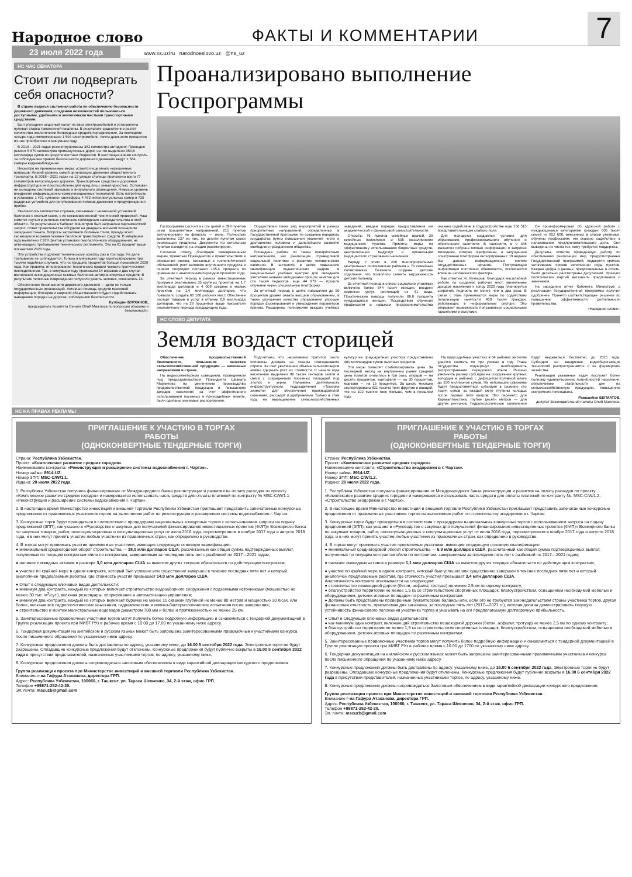Народное слово
ФАКТЫ И КОММЕНТАРИИ
7
23 июля 2022 года www.xs.uz/ru narodnoeslovo.uz @ns_uz
НС ЧАС СЕНАТОРА
Стоит ли подвергать себя опасности?
В стране ведется системная работа по обеспечению безопасности дорожного движения, созданию возможностей пользоваться доступными, удобными и экологически чистыми транспортными средствами.
Был упразднен акцизный налог на ввоз электромобилей и установлена нулевая ставка таможенной пошлины. В результате существенно растет количество экологически безвредных средств передвижения. За последние четыре года импортировано 1 594 электромобиля, почти девяносто процентов из них приобретено в минувшем году.
В 2018—2021 годах реконструированы 382 километра автодорог. Проведен ремонт 5 670 километров промежуточных дорог, на что выделено 950,8 миллиарда сумов из средств местных бюджетов. В настоящее время контроль за соблюдением правил безопасности дорожного движения ведут 1 584 камеры видеонаблюдения.
Несмотря на принимаемые меры, остается еще много нерешенных вопросов. Низкий уровень самой организации движения общественного транспорта. В 2018—2021 годах на 12 улицах столицы проложено всего 77 километров велосипедных дорожек. Транспортные средства и дорожная инфраструктура не приспособлены для нужд лиц с инвалидностью. Остановки не оснащены системой звукового и визуального оповещения. Невысок уровень внедрения информационно-коммуникационных технологий. Есть потребность в установке 1 491 «умного» светофора, 4 473 интеллектуальных камер и 720 радарных устройств для регулирования потоков движения и предупреждения пробок.
Увеличилось количество случаев, связанных с незаконной установкой баллонов с сжатым газом, с их несвоевременной технической проверкой. Наш комитет изучил в регионах состояние соблюдения законодательства в этой области. По результатам в Кабинет Министров был направлен парламентский запрос. Ответ правительства обсудили на двадцать восьмом пленарном заседании Сената. Вопросы затрагивали болевые точки, прежде всего касающиеся взрывов газовых баллонов транспортных средств. В минувшем году выявлено 2 928 фактов установки газобаллонного оборудования, не отвечающего требованиям технического регламента. Это на 61 процент выше показателя 2020 года.
Эти устройства подлежат техническому осмотру раз в три года. На деле требование не соблюдается. Только в минувшем году зарегистрировано три тысячи подобных случаев, что на тридцать процентов больше показателя 2020 года. Как правило, игнорирование технических правил чревато трагическими последствиями. Так, в минувшем году произошли 14 взрывов и два случая возгорания некондиционных газовых баллонов автотранспортных средств. В результате телесные повреждения получили девять человек, скончались 14.
Обеспечение безопасности дорожного движения — дело не только государственных организаций. Активная помощь средств массовой информации, блогеров и широкой общественности будет содействовать наведению порядка на дорогах, соблюдению безопасности.
Кутбидин БУРХАНОВ,
председатель Комитета Сената Олий Мажлиса по вопросам обороны и безопасности.
Проанализировано выполнение Госпрограммы
Госпрограмма состоит из ста целей и 398 пунктов семи приоритетных направлений. 215 пунктов запланировано на февраль — июнь. Полностью выполнены 137 из них, по десяти пунктам сроки реализации продлены. Документы по остальным пунктам находятся на стадии рассмотрения.
Согласно отчету, благодаря своевременным мерам, принятым Президентом и правительством в отношении рисков, связанных с геополитической обстановкой, рост валового внутреннего продукта в первом полугодии составил 105,4 процента по сравнению с аналогичным периодом прошлого года.
За отчетный период в рамках инвестиционных программ реализовано 35 крупных проектов на 1,7 миллиарда долларов и 4 009 средних и малых проектов на 1,4 миллиарда долларов, что позволило создать 60 100 рабочих мест. Обеспечен экспорт товаров и услуг в объеме 6,9 миллиарда долларов, что на 28 процентов выше показателя аналогичного периода предыдущего года.
Осуществлен также ряд мероприятий в рамках приоритетных направлений, определенных в Государственной программе по созданию народного государства путем повышения уважения чести и достоинства человека и дальнейшего развития свободного гражданского общества.
Проведена работа по таким приоритетным направлениям, как реализация справедливой социальной политики и развитие человеческого капитала. В частности, в целях повышения квалификации педагогических кадров в национальных учебных центрах для овладения учителями новыми методиками прошли занятия для ста тысяч педагогов, еще 44 979 — прошли обучение через специальную платформу.
За отчетный период в целях повышения до 50 процентов уровня охвата высшим образованием, а также улучшения качества образования упрощен порядок формирования и утверждения параметров приема. Расширены полномочия высших учебных заведений, введен порядок предоставления им академической и финансовой самостоятельности.
Открыты 76 пунктов семейных врачей, 20 семейных поликлиник и 505 махаллинских медицинских пунктов. Приняты меры по эффективному использованию бюджетных средств, централизации медуслуг и организации медицинского страхования населения.
Наряду с этим в 208 многопрофильных центральных поликлиниках районов и 70 семейных поликлиниках Ташкента созданы детские отделения, что позволило снизить загруженность детских больниц.
За отчетный период в списки социально уязвимых включено более 644 тысяч женщин, внедрен комплекс услуг, состоящий из 41 вида. Практическую помощь получили 68,6 процента нуждающихся женщин. Посредством обучения профессиям и навыкам предпринимательства оказано содействие в трудоустройстве еще 156 515 представительницам слабого пола.
Для молодежи создаются условия для образования, профессионального обучения и обеспечения занятости. В частности, в 9 348 махаллях собрана полная информация о запросах молодежи, которая оцифрована, а запущенная электронная платформа интегрирована с 19 видами баз данных информационных систем государственных органов. Поступающая информация постоянно обновляется, исключается влияние человеческого фактора.
Как отметил Ж. Кучкаров, благодаря масштабной работе по созданию рабочих мест, увеличению доходов населения к концу 2026 года планируется сократить бедность не менее чем в два раза. В связи с этим принимаются меры по содействию легализации занятости 450 тысяч граждан, работающих в неформальном секторе. Это открывает возможность пользоваться социальными гарантиями и льготами.
Он проинформировал об адресной работе с нуждающимися категориями граждан: 605 тысяч семей из 652 600, внесенных в списки уязвимых, обучены профессиям, им оказано содействие в налаживании предпринимательского дела. Они выведены из числа тех, кому требуется поддержка.
Депутаты, отметив проведенную работу по обеспечению реализации мер, предусмотренных Государственной программой, подвергли критике затягивание сроков исполнения ряда пунктов. Каждая цифра и данные, представленные в отчете, были детально рассмотрены депутатами. Фракции политических партий высказали предложения и замечания.
На заседании отчет Кабинета Министров о реализации Государственной программы получил одобрение. Принято соответствующее решение по повышению эффективности деятельности правительства.
«Народное слово».
НС СЛОВО ДЕПУТАТА
Земля воздаст сторицей
Обеспечение продовольственной безопасности, повышение качества сельскохозяйственной продукции — ключевые направления в стране.
На видеоселекторном совещании, проведенном под председательством Президента Шавката Мирзиёева по увеличению производства продовольственной продукции и повышению доходов населения за счет эффективного использования посевных и приусадебных земель, были сделаны значимые распоряжения.
Подсчитано, что населением тратится около половины доходов на товары повседневного спроса. За счет увеличения объема сельхозтоваров можно сдержать рост их стоимости. С начала года населению выделено 80 тысяч гектаров земли в связи с сокращением посевных площадей под хлопок и зерно. Налажена деятельность инфраструктурного подразделения «Томорка хизмати» для обеспечения производителей семенами, рассадой и удобрениями. Только в этом году на выращивание сельскохозяйственных культур на приусадебных участках предоставлено 400 миллиардов сумов льготных кредитов.
Эти меры позволят стабилизировать цены. За последний месяц на внутреннем рынке средняя цена томатов снизилась в три раза, огурцов — на десять процентов, картофеля — на 30 процентов, моркови — на 15 процентов. За шесть месяцев экспортирована 821 тысяча тонн фруктов и овощей, что на 102 тысячи тонн больше, чем в прошлом году.
На приусадебных участках в 64 районах жителям удается снимать по три урожая в год. Глава государства подчеркнул необходимость распространения передового опыта. Решено увеличить размер субсидии на сооружение крупных колодцев в районах с дефицитом поливной влаги до 150 миллионов сумов. На небольшие скважины будет предоставляться субсидия в размере сто тысяч сумов за каждый метр глубины колодца после первых пяти метров. Это параметр для Каракалпакстана, глубже десяти метров — для других регионов. Гидрогеологические заключения будут выдаваться бесплатно до 2025 года. Субсидии на внедрение водосберегающих технологий распространяются и на фермерские хозяйства.
Реализация указанных задач послужит более полному удовлетворению потребностей населения, обеспечению стабильности цен на сельскохозяйственную продукцию, повышению экспортного потенциала.
Равшанбек БЕГМАТОВ,
депутат Законодательной палаты Олий Мажлиса.
НС НА ПРАВАХ РЕКЛАМЫ
ПРИГЛАШЕНИЕ К УЧАСТИЮ В ТОРГАХ
РАБОТЫ
(ОДНОКОНВЕРТНЫЕ ТЕНДЕРНЫЕ ТОРГИ)
Страна: Республика Узбекистан.
Проект: «Комплексное развитие средних городов».
Наименование контракта: «Реконструкция и расширение системы водоснабжения г. Чартак».
Номер займа: 8914-UZ.
Номер ЗПП: MSC-C/W/1.1.
Издано: 20 июля 2022 года.
1. Республика Узбекистан получила финансирование от Международного банка реконструкции и развития на оплату расходов по проекту «Комплексное развитие средних городов» и намеревается использовать часть средств для оплаты платежей по контракту № MSC-C/W/1.1 «Реконструкция и расширение системы водоснабжения г. Чартак».
2. В настоящее время Министерство инвестиций и внешней торговли Республики Узбекистан приглашает представить запечатанные конкурсные предложения от правомочных участников торгов на выполнение работ по реконструкции и расширению системы водоснабжения г. Чартак.
3. Конкурсные торги будут проводиться в соответствии с процедурами национальных конкурсных торгов с использованием запроса на подачу предложений (ЗПП), как указано в «Руководстве о закупках для получателей финансирования инвестиционных проектов (ФИП)» Всемирного банка по закупкам товаров, работ, неконсультационных и консультационных услуг от июля 2016 года, пересмотренном в ноябре 2017 года и августе 2018 года, и в них могут принять участие любые участники из правомочных стран, как определено в руководстве.
4. В торгах могут принимать участие приемлемые участники, имеющие следующую основную квалификацию:
● минимальный среднегодовой оборот строительства — 18,0 млн долларов США, рассчитанный как общая сумма подтвержденных выплат, полученных по текущим контрактам и/или по контрактам, завершенным за последние пять лет с разбивкой по 2017—2021 годам;
● наличие ликвидных активов в размере 3,0 млн долларов США за вычетом других текущих обязательств по действующим контрактам;
● участие по крайней мере в одном контракте, который был успешно или существенно завершен в течение последних пяти лет и который аналогичен предлагаемым работам, где стоимость участия превышает 14,0 млн долларов США.
● Опыт в следующих ключевых видах деятельности:
● минимум два контракта, каждый из которых включает строительство водозаборного сооружения с подземными источниками (мощностью не менее 30 тыс. м<sup>3</sup>/сут.), включая резервуары, хлорирование и автоматизацию управления;
● минимум два контракта, каждый из которых включает бурение не менее 10 скважин глубиной не менее 80 метров и мощностью 30 л/сек. или более, включая все гидрогеологические изыскания, гидравлические и химико-бактериологические испытания после завершения;
● строительство и монтаж магистральных водоводов диаметром 700 мм и более и протяженностью не менее 25 км.
5. Заинтересованные правомочные участники торгов могут получить более подробную информацию и ознакомиться с тендерной документацией в Группе реализации проекта при МИВТ РУз в рабочее время с 10.00 до 17.00 по указанному ниже адресу.
6. Тендерная документация на английском и русском языках может быть запрошена заинтересованными правомочными участниками конкурса после письменного обращения по указанному ниже адресу.
7. Конкурсные предложения должны быть доставлены по адресу, указанному ниже, до 16.00 5 сентября 2022 года. Электронные торги не будут разрешены. Опоздавшие конкурсные предложения будут отклонены. Конкурсные предложения будут публично вскрыты в 16.00 5 сентября 2022 года в присутствии представителей, назначенных участниками торгов, по адресу, указанному ниже.
8. Конкурсные предложения должны сопровождаться залоговым обеспечением в виде гарантийной декларации конкурсного предложения.
Группа реализации проекта при Министерстве инвестиций и внешней торговли Республики Узбекистан.
Вниманию г-на Гафура Атаханова, директора ГРП.
Адрес: Республика Узбекистан, 100060, г. Ташкент, ул. Тараса Шевченко, 34, 2-й этаж, офис ГРП.
Телефон +99871-252-42-20.
Эл. почта: mscuzb@gmail.com
ПРИГЛАШЕНИЕ К УЧАСТИЮ В ТОРГАХ
РАБОТЫ
(ОДНОКОНВЕРТНЫЕ ТЕНДЕРНЫЕ ТОРГИ)
Страна: Республика Узбекистан.
Проект: «Комплексное развитие средних городов».
Наименование контракта: «Строительство экодорожки в г. Чартак».
Номер займа: 8914-UZ.
Номер ЗПП: MSC-C/W/1.2.
Издано: 20 июля 2022 года.
1. Республика Узбекистан получила финансирование от Международного банка реконструкции и развития на оплату расходов по проекту «Комплексное развитие средних городов» и намеревается использовать часть средств для оплаты платежей по контракту №. MSC-C/W/1.2. «Строительство экодорожки в г. Чартак».
2. В настоящее время Министерство инвестиций и внешней торговли Республики Узбекистан приглашает представить запечатанные конкурсные предложения от правомочных участников торгов на выполнение работ по строительству экодорожки в г. Чартак.
3. Конкурсные торги будут проводиться в соответствии с процедурами национальных конкурсных торгов с использованием запроса на подачу предложений (ЗПП), как указано в «Руководстве о закупках для получателей финансирования инвестиционных проектов (ФИП)» Всемирного банка по закупкам товаров, работ, неконсультационных и консультационных услуг от июля 2016 года, пересмотренном в ноябре 2017 года и августе 2018 года, и в них могут принять участие любые участники из правомочных стран, как определено в руководстве.
4. В торгах могут принимать участие приемлемые участники, имеющие следующую основную квалификацию:
● минимальный среднегодовой оборот строительства — 6,9 млн долларов США, рассчитанный как общая сумма подтвержденных выплат, полученных по текущим контрактам и/или по контрактам, завершенным за последние пять лет с разбивкой по 2017—2021 годам;
● наличие ликвидных активов в размере 1,1 млн долларов США за вычетом других текущих обязательств по действующим контрактам;
● участие по крайней мере в одном контракте, который был успешно или существенно завершен в течение последних пяти лет и который аналогичен предлагаемым работам, где стоимость участия превышает 3,4 млн долларов США.
Аналогичность контракта основывается на следующем:
● строительство пешеходной дороги (бетон, асфальт, тротуар) не менее 2,5 км по одному контракту;
● благоустройство территории не менее 1,5 га со строительством спортивных площадок, благоустройством, оснащением необходимой мебелью и оборудованием, детских игровых площадок по различным контрактам.
● Должны быть представлены проверенные бухгалтерские балансы или, если это не требуется законодательством страны участника торгов, другая финансовая отчетность, приемлемая для заказчика, за последние пять лет (2017—2021 гг.), которая должна демонстрировать текущую устойчивость финансового положения участника торгов и указывать на его предполагаемую долгосрочную прибыльность.
● Опыт в следующих ключевых видах деятельности:
● как минимум один контракт, включающий строительство пешеходной дорожки (бетон, асфальт, тротуар) не менее 2,5 км по одному контракту;
● благоустройство территории не менее 1,5 га со строительством спортивных площадок, благоустройством, оснащением необходимой мебелью и оборудованием, детских игровых площадок по различным контрактам.
5. Заинтересованные правомочные участники торгов могут получить более подробную информацию и ознакомиться с тендерной документацией в Группе реализации проекта при МИВТ РУз в рабочее время с 10.00 до 1700 по указанному ниже адресу.
6. Тендерная документация на английском и русском языках может быть запрошена заинтересованными правомочными участниками конкурса после письменного обращения по указанному ниже адресу.
7. Конкурсные предложения должны быть доставлены по адресу, указанному ниже, до 16.00 6 сентября 2022 года. Электронные торги не будут разрешены. Опоздавшие конкурсные предложения будут отклонены. Конкурсные предложения будут публично вскрыты в 16.00 6 сентября 2022 года в присутствии представителей, назначенных участниками торгов, по адресу, указанному ниже.
8. Конкурсные предложения должны сопровождаться Залоговым обеспечением в виде гарантийной декларации конкурсного предложения.
Группа реализации проекта при Министерстве инвестиций и внешней торговли Республики Узбекистан.
Вниманию г-на Гафура Атаханова, директора ГРП.
Адрес: Республика Узбекистан, 100060, г. Ташкент, ул. Тараса Шевченко, 34, 2-й этаж, офис ГРП.
Телефон +99871-252-42-20.
Эл. почта: mscuzb@gmail.com